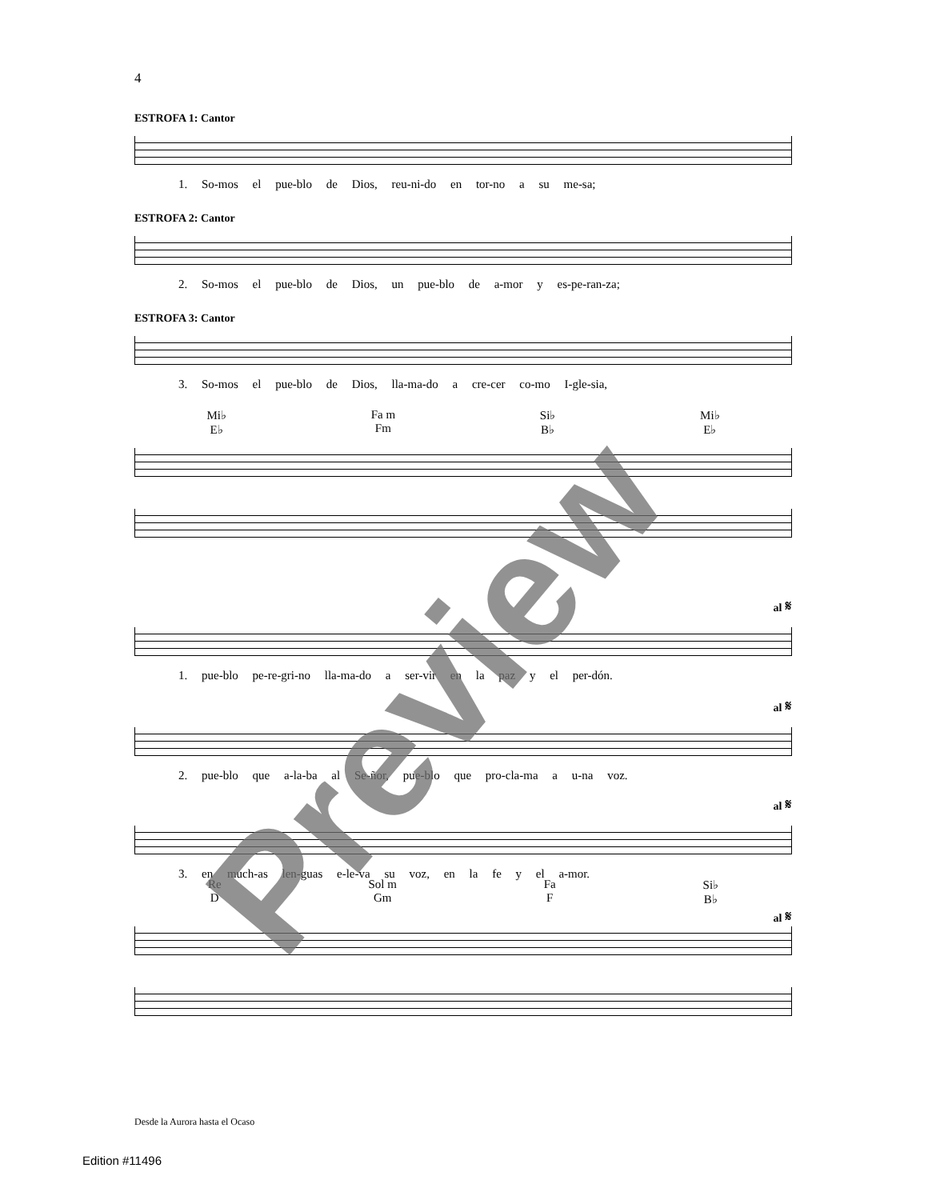4
ESTROFA 1: Cantor
1. So-mos el pue-blo de Dios, reu-ni-do en tor-no a su me-sa;
ESTROFA 2: Cantor
2. So-mos el pue-blo de Dios, un pue-blo de a-mor y es-pe-ran-za;
ESTROFA 3: Cantor
3. So-mos el pue-blo de Dios, lla-ma-do a cre-cer co-mo I-gle-sia,
Mi♭
E♭ Fa m
Fm Si♭
B♭ Mi♭
E♭
al 𝄋
1. pue-blo pe-re-gri-no lla-ma-do a ser-vir en la paz y el per-dón.
al 𝄋
2. pue-blo que a-la-ba al Se-ñor, pue-blo que pro-cla-ma a u-na voz.
al 𝄋
3. en much-as len-guas e-le-va su voz, en la fe y el a-mor.
Re
D Sol m
Gm Fa
F Si♭
B♭
al 𝄋
Preview
Desde la Aurora hasta el Ocaso
Edition #11496